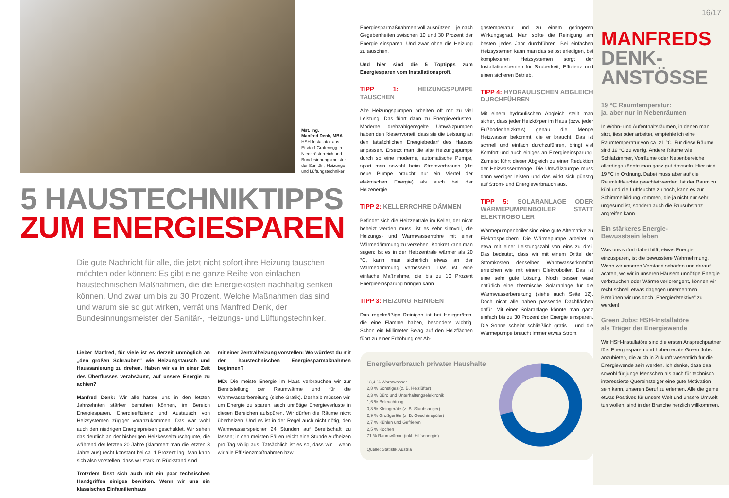Mst. Ing.
Manfred Denk, MBA
HSH-Installatör aus Etsdorf-Grafenegg in Niederösterreich und Bundesinnungsmeister der Sanitär-, Heizungs- und Lüftungstechniker
5 HAUSTECHNIKTIPPS
ZUM ENERGIESPAREN
Die gute Nachricht für alle, die jetzt nicht sofort ihre Heizung tauschen möchten oder können: Es gibt eine ganze Reihe von einfachen haustechnischen Maßnahmen, die die Energiekosten nachhaltig senken können. Und zwar um bis zu 30 Prozent. Welche Maßnahmen das sind und warum sie so gut wirken, verrät uns Manfred Denk, der Bundesinnungsmeister der Sanitär-, Heizungs- und Lüftungstechniker.
Lieber Manfred, für viele ist es derzeit unmöglich an „den großen Schrauben“ wie Heizungstausch und Haussanierung zu drehen. Haben wir es in einer Zeit des Überflusses verabsäumt, auf unsere Energie zu achten?
Manfred Denk: Wir alle hätten uns in den letzten Jahrzehnten stärker bemühen können, im Bereich Energiesparen, Energieeffizienz und Austausch von Heizsystemen zügiger voranzukommen. Das war wohl auch den niedrigen Energiepreisen geschuldet. Wir sehen das deutlich an der bisherigen Heizkesseltauschquote, die während der letzten 20 Jahre (klammert man die letzten 3 Jahre aus) recht konstant bei ca. 1 Prozent lag. Man kann sich also vorstellen, dass wir stark im Rückstand sind.
Trotzdem lässt sich auch mit ein paar technischen Handgriffen einiges bewirken. Wenn wir uns ein klassisches Einfamilienhaus
mit einer Zentralheizung vorstellen: Wo würdest du mit den haustechnischen Energiesparmaßnahmen beginnen?
MD: Die meiste Energie im Haus verbrauchen wir zur Bereitstellung der Raumwärme und für die Warmwasserbereitung (siehe Grafik). Deshalb müssen wir, um Energie zu sparen, auch unnötige Energieverluste in diesen Bereichen aufspüren. Wir dürfen die Räume nicht überheizen. Und es ist in der Regel auch nicht nötig, den Warmwasserspeicher 24 Stunden auf Bereitschaft zu lassen; in den meisten Fällen reicht eine Stunde Aufheizen pro Tag völlig aus. Tatsächlich ist es so, dass wir – wenn wir alle Effizienzmaßnahmen bzw.
Energiesparmaßnahmen voll ausnützen – je nach Gegebenheiten zwischen 10 und 30 Prozent der Energie einsparen. Und zwar ohne die Heizung zu tauschen.
Und hier sind die 5 Toptipps zum Energiesparen vom Installationsprofi.
TIPP 1: HEIZUNGSPUMPE TAUSCHEN
Alte Heizungspumpen arbeiten oft mit zu viel Leistung. Das führt dann zu Energieverlusten. Moderne drehzahlgeregelte Umwälzpumpen haben den Riesenvorteil, dass sie die Leistung an den tatsächlichen Energiebedarf des Hauses anpassen. Ersetzt man die alte Heizungspumpe durch so eine moderne, automatische Pumpe, spart man sowohl beim Stromverbrauch (die neue Pumpe braucht nur ein Viertel der elektrischen Energie) als auch bei der Heizenergie.
TIPP 2: KELLERROHRE DÄMMEN
Befindet sich die Heizzentrale im Keller, der nicht beheizt werden muss, ist es sehr sinnvoll, die Heizungs- und Warmwasserrohre mit einer Wärmedämmung zu versehen. Konkret kann man sagen: Ist es in der Heizzentrale wärmer als 20 °C, kann man sicherlich etwas an der Wärmedämmung verbessern. Das ist eine einfache Maßnahme, die bis zu 10 Prozent Energieeinsparung bringen kann.
TIPP 3: HEIZUNG REINIGEN
Das regelmäßige Reinigen ist bei Heizgeräten, die eine Flamme haben, besonders wichtig. Schon ein Millimeter Belag auf den Heizflächen führt zu einer Erhöhung der Ab-
gastemperatur und zu einem geringeren Wirkungsgrad. Man sollte die Reinigung am besten jedes Jahr durchführen. Bei einfachen Heizsystemen kann man das selbst erledigen, bei komplexeren Heizsystemen sorgt der Installationsbetrieb für Sauberkeit, Effizienz und einen sicheren Betrieb.
TIPP 4: HYDRAULISCHEN ABGLEICH DURCHFÜHREN
Mit einem hydraulischen Abgleich stellt man sicher, dass jeder Heizkörper im Haus (bzw. jeder Fußbodenheizkreis) genau die Menge Heizwasser bekommt, die er braucht. Das ist schnell und einfach durchzuführen, bringt viel Komfort und auch einiges an Energieeinsparung. Zumeist führt dieser Abgleich zu einer Reduktion der Heizwassermenge. Die Umwälzpumpe muss dann weniger leisten und das wirkt sich günstig auf Strom- und Energieverbrauch aus.
TIPP 5: SOLARANLAGE ODER WÄRMEPUMPENBOILER STATT ELEKTROBOILER
Wärmepumpenboiler sind eine gute Alternative zu Elektrospeichern. Die Wärmepumpe arbeitet in etwa mit einer Leistungszahl von eins zu drei. Das bedeutet, dass wir mit einem Drittel der Stromkosten denselben Warmwasserkomfort erreichen wie mit einem Elektroboiler. Das ist eine sehr gute Lösung. Noch besser wäre natürlich eine thermische Solaranlage für die Warmwasserbereitung (siehe auch Seite 12). Doch nicht alle haben passende Dachflächen dafür. Mit einer Solaranlage könnte man ganz einfach bis zu 30 Prozent der Energie einsparen. Die Sonne scheint schließlich gratis – und die Wärmepumpe braucht immer etwas Strom.
Energieverbrauch privater Haushalte
13,4 % Warmwasser
2,8 % Sonstiges (z. B. Heizlüfter)
2,3 % Büro und Unterhaltungselektronik
1,6 % Beleuchtung
0,8 % Kleingeräte (z. B. Staubsauger)
2,9 % Großgeräte (z. B. Geschirrspüler)
2,7 % Kühlen und Gefrieren
2,5 % Kochen
71 % Raumwärme (inkl. Hilfsenergie)
Quelle: Statistik Austria
16/17
MANFREDS
DENK-
ANSTÖSSE
19 °C Raumtemperatur:
ja, aber nur in Nebenräumen
In Wohn- und Aufenthaltsräumen, in denen man sitzt, liest oder arbeitet, empfehle ich eine Raumtemperatur von ca. 21 °C. Für diese Räume sind 19 °C zu wenig. Andere Räume wie Schlafzimmer, Vorräume oder Nebenbereiche allerdings könnte man ganz gut drosseln. Hier sind 19 °C in Ordnung. Dabei muss aber auf die Raumluftfeuchte geachtet werden. Ist der Raum zu kühl und die Luftfeuchte zu hoch, kann es zur Schimmelbildung kommen, die ja nicht nur sehr ungesund ist, sondern auch die Bausubstanz angreifen kann.
Ein stärkeres Energie-
Bewusstsein leben
Was uns sofort dabei hilft, etwas Energie einzusparen, ist die bewusstere Wahrnehmung. Wenn wir unseren Verstand schärfen und darauf achten, wo wir in unseren Häusern unnötige Energie verbrauchen oder Wärme verlorengeht, können wir recht schnell etwas dagegen unternehmen. Bemühen wir uns doch „Energiedetektive“ zu werden!
Green Jobs: HSH-Installatöre
als Träger der Energiewende
Wir HSH-Installatöre sind die ersten Ansprechpartner fürs Energiesparen und haben echte Green Jobs anzubieten, die auch in Zukunft wesentlich für die Energiewende sein werden. Ich denke, dass das sowohl für junge Menschen als auch für technisch interessierte Quereinsteiger eine gute Motivation sein kann, unseren Beruf zu erlernen. Alle die gerne etwas Positives für unsere Welt und unsere Umwelt tun wollen, sind in der Branche herzlich willkommen.